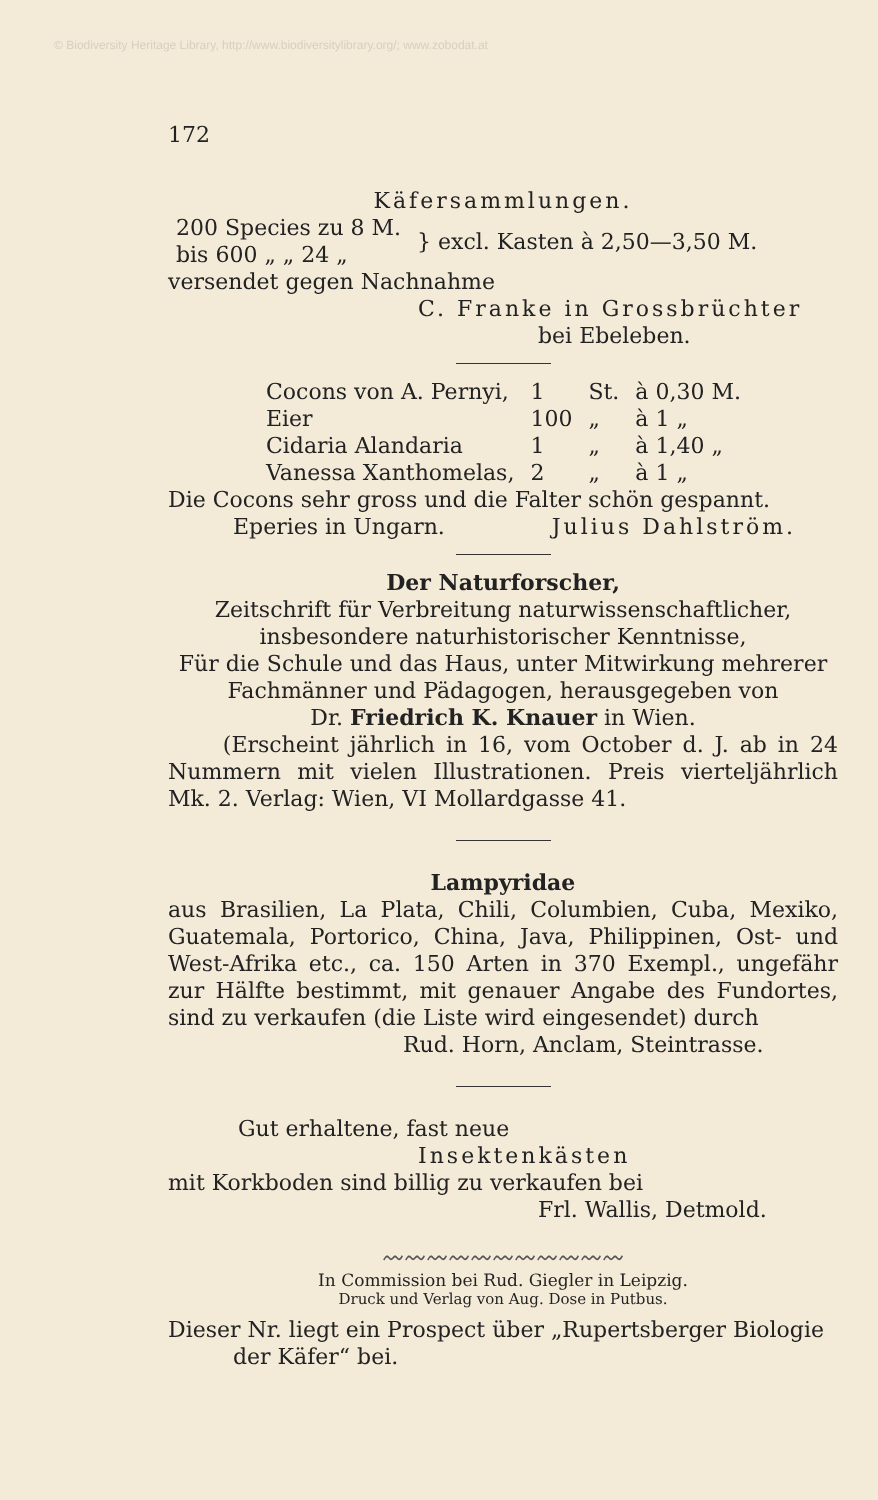© Biodiversity Heritage Library, http://www.biodiversitylibrary.org/; www.zobodat.at
172
Käfersammlungen.
| 200 Species zu 8 M. bis 600 „ „ 24 „ | } excl. Kasten à 2,50—3,50 M. |
versendet gegen Nachnahme
C. Franke in Grossbrüchter
bei Ebeleben.
| Cocons von A. Pernyi, | 1 | St. | à 0,30 M. |
| Eier | 100 | „ | à 1 „ |
| Cidaria Alandaria | 1 | „ | à 1,40 „ |
| Vanessa Xanthomelas, | 2 | „ | à 1 „ |
Die Cocons sehr gross und die Falter schön gespannt.
Eperies in Ungarn. Julius Dahlström.
Der Naturforscher,
Zeitschrift für Verbreitung naturwissenschaftlicher, insbesondere naturhistorischer Kenntnisse,
Für die Schule und das Haus, unter Mitwirkung mehrerer Fachmänner und Pädagogen, herausgegeben von
Dr. Friedrich K. Knauer in Wien.
(Erscheint jährlich in 16, vom October d. J. ab in 24 Nummern mit vielen Illustrationen. Preis vierteljährlich Mk. 2. Verlag: Wien, VI Mollardgasse 41.
Lampyridae
aus Brasilien, La Plata, Chili, Columbien, Cuba, Mexiko, Guatemala, Portorico, China, Java, Philippinen, Ost- und West-Afrika etc., ca. 150 Arten in 370 Exempl., ungefähr zur Hälfte bestimmt, mit genauer Angabe des Fundortes, sind zu verkaufen (die Liste wird eingesendet) durch
Rud. Horn, Anclam, Steintrasse.
Gut erhaltene, fast neue
Insektenkästen
mit Korkboden sind billig zu verkaufen bei
Frl. Wallis, Detmold.
〰〰〰〰〰〰〰〰〰〰〰
In Commission bei Rud. Giegler in Leipzig.
Druck und Verlag von Aug. Dose in Putbus.
Dieser Nr. liegt ein Prospect über „Rupertsberger Biologie
der Käfer“ bei.